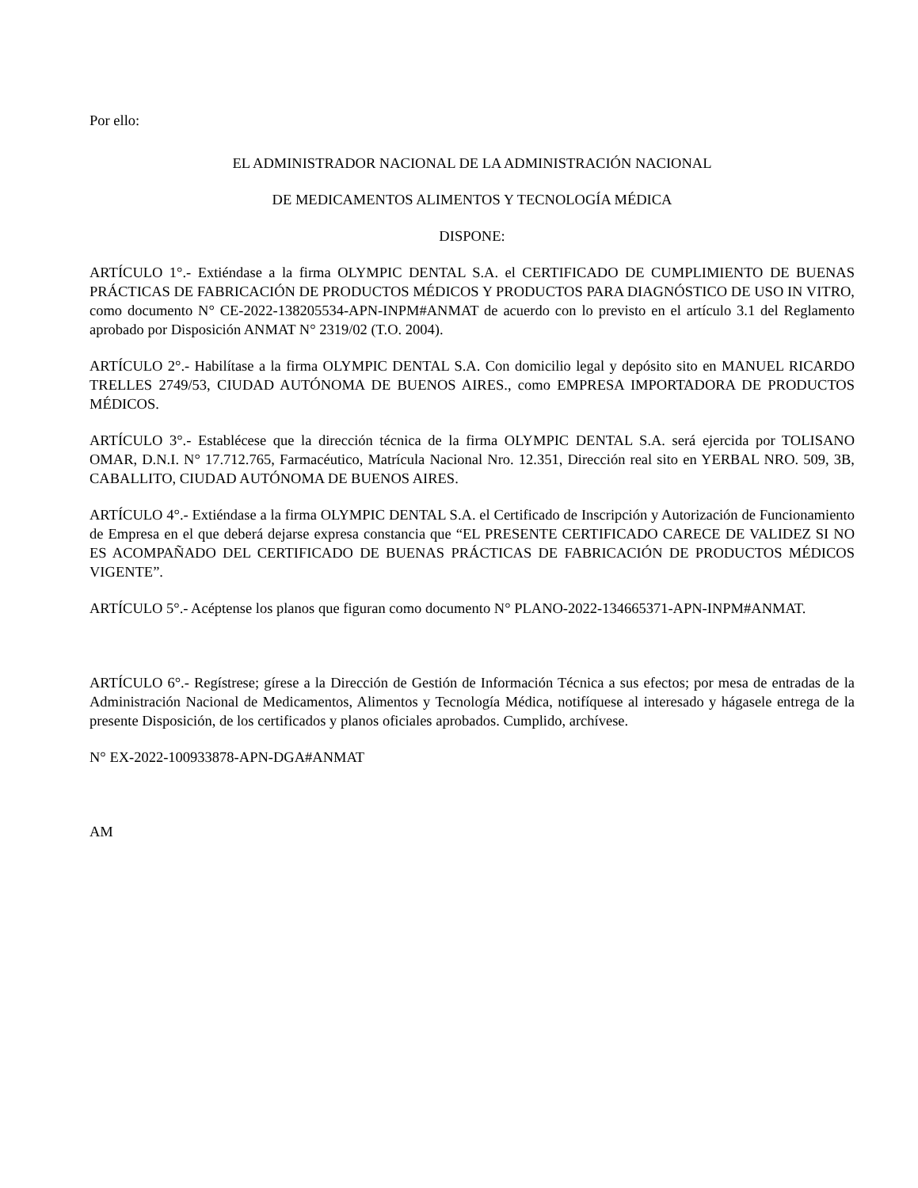Por ello:
EL ADMINISTRADOR NACIONAL DE LA ADMINISTRACIÓN NACIONAL
DE MEDICAMENTOS ALIMENTOS Y TECNOLOGÍA MÉDICA
DISPONE:
ARTÍCULO 1°.- Extiéndase a la firma OLYMPIC DENTAL S.A. el CERTIFICADO DE CUMPLIMIENTO DE BUENAS PRÁCTICAS DE FABRICACIÓN DE PRODUCTOS MÉDICOS Y PRODUCTOS PARA DIAGNÓSTICO DE USO IN VITRO, como documento N° CE-2022-138205534-APN-INPM#ANMAT de acuerdo con lo previsto en el artículo 3.1 del Reglamento aprobado por Disposición ANMAT N° 2319/02 (T.O. 2004).
ARTÍCULO 2°.- Habilítase a la firma OLYMPIC DENTAL S.A. Con domicilio legal y depósito sito en MANUEL RICARDO TRELLES 2749/53, CIUDAD AUTÓNOMA DE BUENOS AIRES., como EMPRESA IMPORTADORA DE PRODUCTOS MÉDICOS.
ARTÍCULO 3°.- Establécese que la dirección técnica de la firma OLYMPIC DENTAL S.A. será ejercida por TOLISANO OMAR, D.N.I. N° 17.712.765, Farmacéutico, Matrícula Nacional Nro. 12.351, Dirección real sito en YERBAL NRO. 509, 3B, CABALLITO, CIUDAD AUTÓNOMA DE BUENOS AIRES.
ARTÍCULO 4°.- Extiéndase a la firma OLYMPIC DENTAL S.A. el Certificado de Inscripción y Autorización de Funcionamiento de Empresa en el que deberá dejarse expresa constancia que “EL PRESENTE CERTIFICADO CARECE DE VALIDEZ SI NO ES ACOMPAÑADO DEL CERTIFICADO DE BUENAS PRÁCTICAS DE FABRICACIÓN DE PRODUCTOS MÉDICOS VIGENTE”.
ARTÍCULO 5°.- Acéptense los planos que figuran como documento N° PLANO-2022-134665371-APN-INPM#ANMAT.
ARTÍCULO 6°.- Regístrese; gírese a la Dirección de Gestión de Información Técnica a sus efectos; por mesa de entradas de la Administración Nacional de Medicamentos, Alimentos y Tecnología Médica, notifíquese al interesado y hágasele entrega de la presente Disposición, de los certificados y planos oficiales aprobados. Cumplido, archívese.
N° EX-2022-100933878-APN-DGA#ANMAT
AM